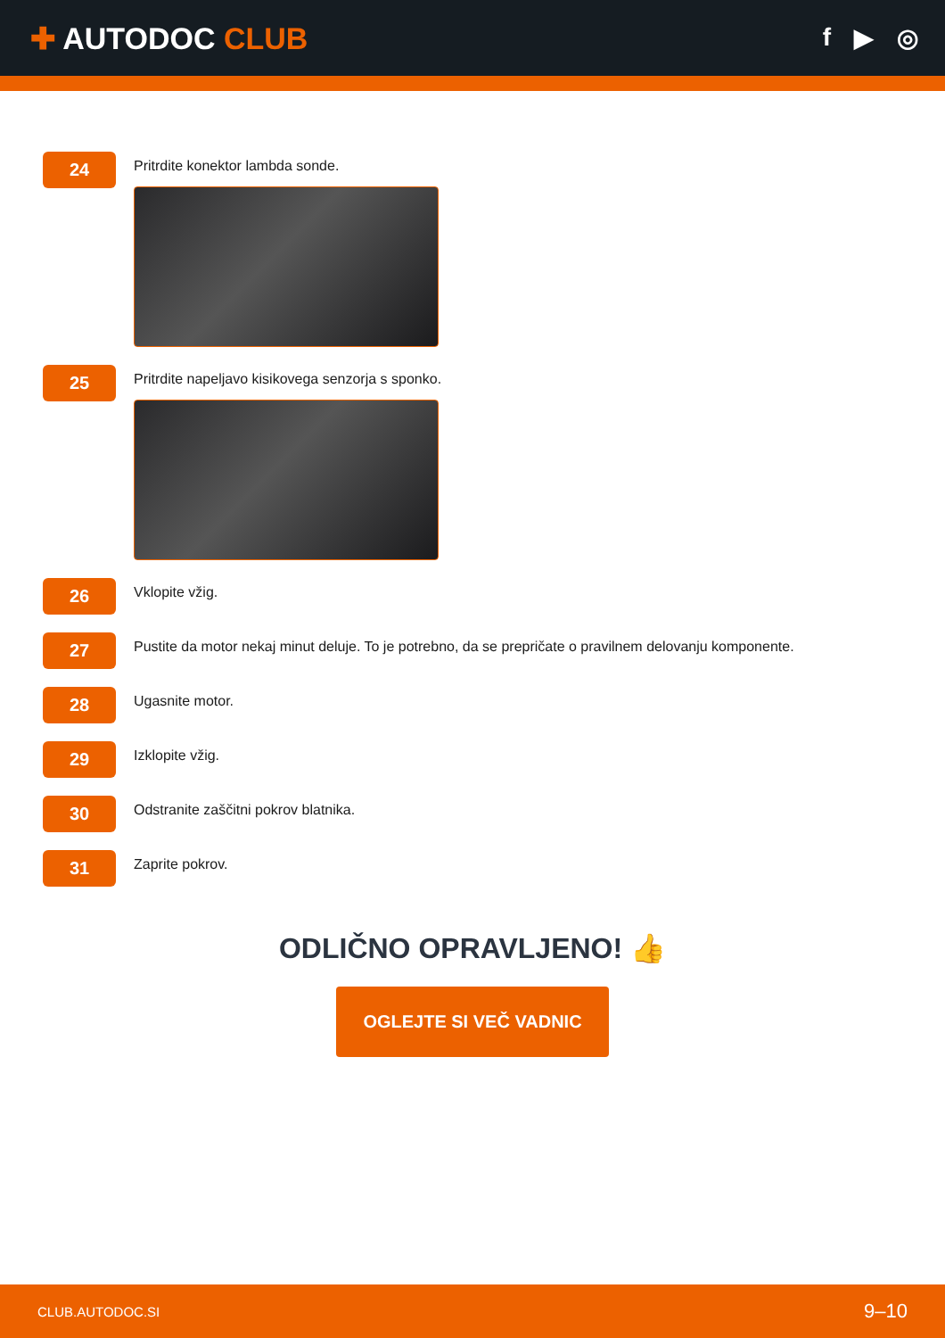✚ AUTODOC CLUB
f ▶ ◎
24
Pritrdite konektor lambda sonde.
25
Pritrdite napeljavo kisikovega senzorja s sponko.
26
Vklopite vžig.
27
Pustite da motor nekaj minut deluje. To je potrebno, da se prepričate o pravilnem delovanju komponente.
28
Ugasnite motor.
29
Izklopite vžig.
30
Odstranite zaščitni pokrov blatnika.
31
Zaprite pokrov.
ODLIČNO OPRAVLJENO! 👍
OGLEJTE SI VEČ VADNIC
CLUB.AUTODOC.SI 9–10